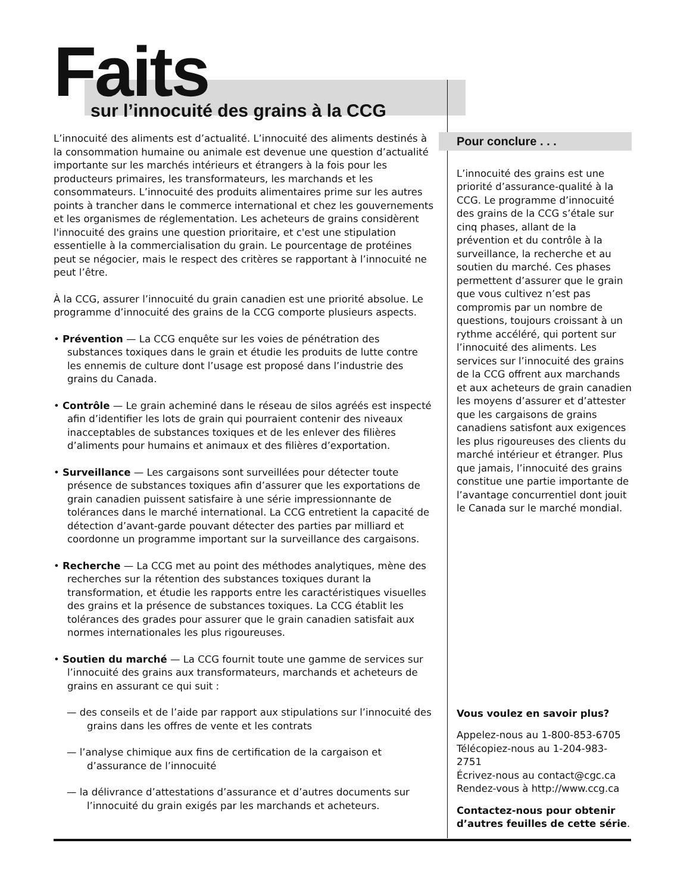Faits
sur l’innocuité des grains à la CCG
L’innocuité des aliments est d’actualité. L’innocuité des aliments destinés à la consommation humaine ou animale est devenue une question d’actualité importante sur les marchés intérieurs et étrangers à la fois pour les producteurs primaires, les transformateurs, les marchands et les consommateurs. L’innocuité des produits alimentaires prime sur les autres points à trancher dans le commerce international et chez les gouvernements et les organismes de réglementation. Les acheteurs de grains considèrent l'innocuité des grains une question prioritaire, et c'est une stipulation essentielle à la commercialisation du grain. Le pourcentage de protéines peut se négocier, mais le respect des critères se rapportant à l’innocuité ne peut l’être.
À la CCG, assurer l’innocuité du grain canadien est une priorité absolue. Le programme d’innocuité des grains de la CCG comporte plusieurs aspects.
• Prévention — La CCG enquête sur les voies de pénétration des substances toxiques dans le grain et étudie les produits de lutte contre les ennemis de culture dont l’usage est proposé dans l’industrie des grains du Canada.
• Contrôle — Le grain acheminé dans le réseau de silos agréés est inspecté afin d’identifier les lots de grain qui pourraient contenir des niveaux inacceptables de substances toxiques et de les enlever des filières d’aliments pour humains et animaux et des filières d’exportation.
• Surveillance — Les cargaisons sont surveillées pour détecter toute présence de substances toxiques afin d’assurer que les exportations de grain canadien puissent satisfaire à une série impressionnante de tolérances dans le marché international. La CCG entretient la capacité de détection d’avant-garde pouvant détecter des parties par milliard et coordonne un programme important sur la surveillance des cargaisons.
• Recherche — La CCG met au point des méthodes analytiques, mène des recherches sur la rétention des substances toxiques durant la transformation, et étudie les rapports entre les caractéristiques visuelles des grains et la présence de substances toxiques. La CCG établit les tolérances des grades pour assurer que le grain canadien satisfait aux normes internationales les plus rigoureuses.
• Soutien du marché — La CCG fournit toute une gamme de services sur l’innocuité des grains aux transformateurs, marchands et acheteurs de grains en assurant ce qui suit :
— des conseils et de l’aide par rapport aux stipulations sur l’innocuité des grains dans les offres de vente et les contrats
— l’analyse chimique aux fins de certification de la cargaison et d’assurance de l’innocuité
— la délivrance d’attestations d’assurance et d’autres documents sur l’innocuité du grain exigés par les marchands et acheteurs.
Pour conclure . . .
L’innocuité des grains est une priorité d’assurance-qualité à la CCG. Le programme d’innocuité des grains de la CCG s’étale sur cinq phases, allant de la prévention et du contrôle à la surveillance, la recherche et au soutien du marché. Ces phases permettent d’assurer que le grain que vous cultivez n’est pas compromis par un nombre de questions, toujours croissant à un rythme accéléré, qui portent sur l’innocuité des aliments. Les services sur l’innocuité des grains de la CCG offrent aux marchands et aux acheteurs de grain canadien les moyens d’assurer et d’attester que les cargaisons de grains canadiens satisfont aux exigences les plus rigoureuses des clients du marché intérieur et étranger. Plus que jamais, l’innocuité des grains constitue une partie importante de l’avantage concurrentiel dont jouit le Canada sur le marché mondial.
Vous voulez en savoir plus?
Appelez-nous au 1-800-853-6705
Télécopiez-nous au 1-204-983-2751
Écrivez-nous au contact@cgc.ca
Rendez-vous à http://www.ccg.ca
Contactez-nous pour obtenir d’autres feuilles de cette série.